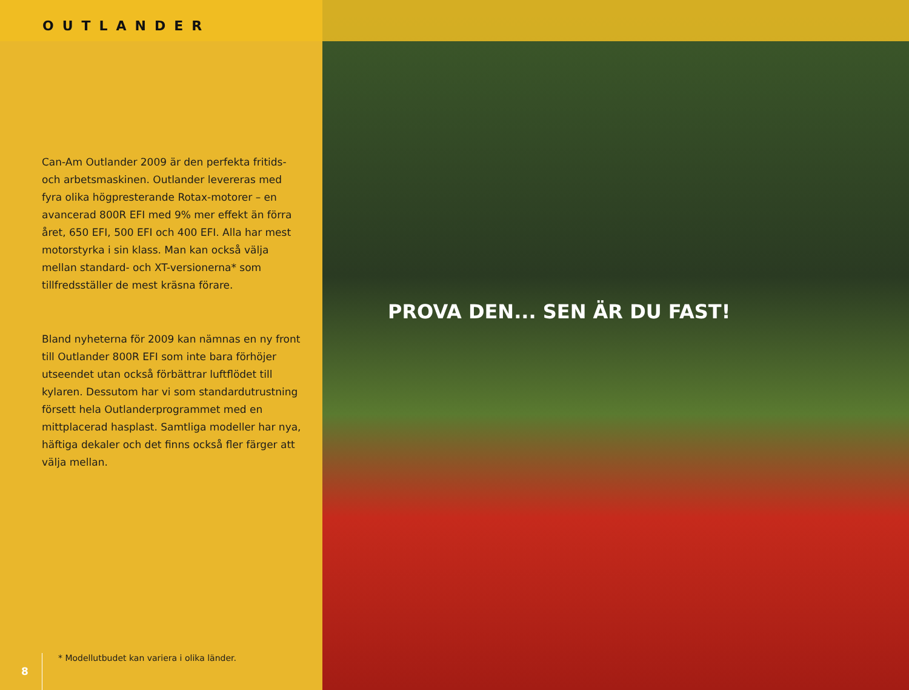OUTLANDER
Can-Am Outlander 2009 är den perfekta fritids- och arbetsmaskinen. Outlander levereras med fyra olika högpresterande Rotax-motorer – en avancerad 800R EFI med 9% mer effekt än förra året, 650 EFI, 500 EFI och 400 EFI. Alla har mest motorstyrka i sin klass. Man kan också välja mellan standard- och XT-versionerna* som tillfredsställer de mest kräsna förare.
Bland nyheterna för 2009 kan nämnas en ny front till Outlander 800R EFI som inte bara förhöjer utseendet utan också förbättrar luftflödet till kylaren. Dessutom har vi som standardutrustning försett hela Outlanderprogrammet med en mittplacerad hasplast. Samtliga modeller har nya, häftiga dekaler och det finns också fler färger att välja mellan.
8
* Modellutbudet kan variera i olika länder.
PROVA DEN... SEN ÄR DU FAST!